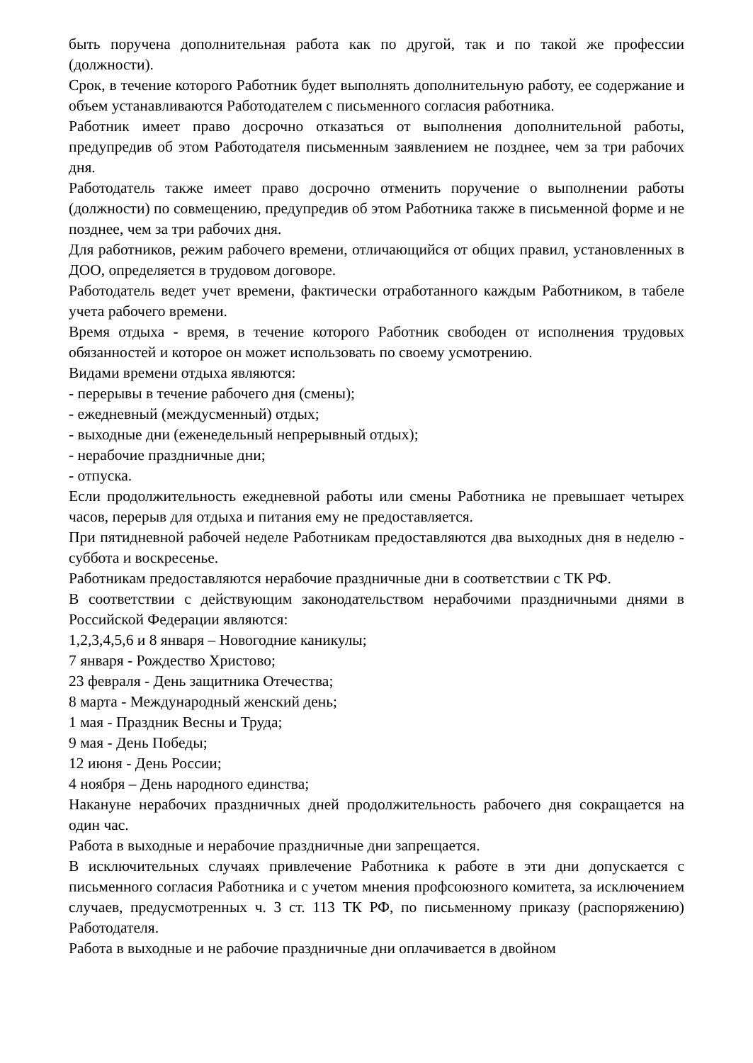быть поручена дополнительная работа как по другой, так и по такой же профессии (должности).
Срок, в течение которого Работник будет выполнять дополнительную работу, ее содержание и объем устанавливаются Работодателем с письменного согласия работника.
Работник имеет право досрочно отказаться от выполнения дополнительной работы, предупредив об этом Работодателя письменным заявлением не позднее, чем за три рабочих дня.
Работодатель также имеет право досрочно отменить поручение о выполнении работы (должности) по совмещению, предупредив об этом Работника также в письменной форме и не позднее, чем за три рабочих дня.
Для работников, режим рабочего времени, отличающийся от общих правил, установленных в ДОО, определяется в трудовом договоре.
Работодатель ведет учет времени, фактически отработанного каждым Работником, в табеле учета рабочего времени.
Время отдыха - время, в течение которого Работник свободен от исполнения трудовых обязанностей и которое он может использовать по своему усмотрению.
Видами времени отдыха являются:
- перерывы в течение рабочего дня (смены);
- ежедневный (междусменный) отдых;
- выходные дни (еженедельный непрерывный отдых);
- нерабочие праздничные дни;
- отпуска.
Если продолжительность ежедневной работы или смены Работника не превышает четырех часов, перерыв для отдыха и питания ему не предоставляется.
При пятидневной рабочей неделе Работникам предоставляются два выходных дня в неделю - суббота и воскресенье.
Работникам предоставляются нерабочие праздничные дни в соответствии с ТК РФ.
В соответствии с действующим законодательством нерабочими праздничными днями в Российской Федерации являются:
1,2,3,4,5,6 и 8 января – Новогодние каникулы;
7 января - Рождество Христово;
23 февраля - День защитника Отечества;
8 марта - Международный женский день;
1 мая - Праздник Весны и Труда;
9 мая - День Победы;
12 июня - День России;
4 ноября – День народного единства;
Накануне нерабочих праздничных дней продолжительность рабочего дня сокращается на один час.
Работа в выходные и нерабочие праздничные дни запрещается.
В исключительных случаях привлечение Работника к работе в эти дни допускается с письменного согласия Работника и с учетом мнения профсоюзного комитета, за исключением случаев, предусмотренных ч. 3 ст. 113 ТК РФ, по письменному приказу (распоряжению) Работодателя.
Работа в выходные и не рабочие праздничные дни оплачивается в двойном